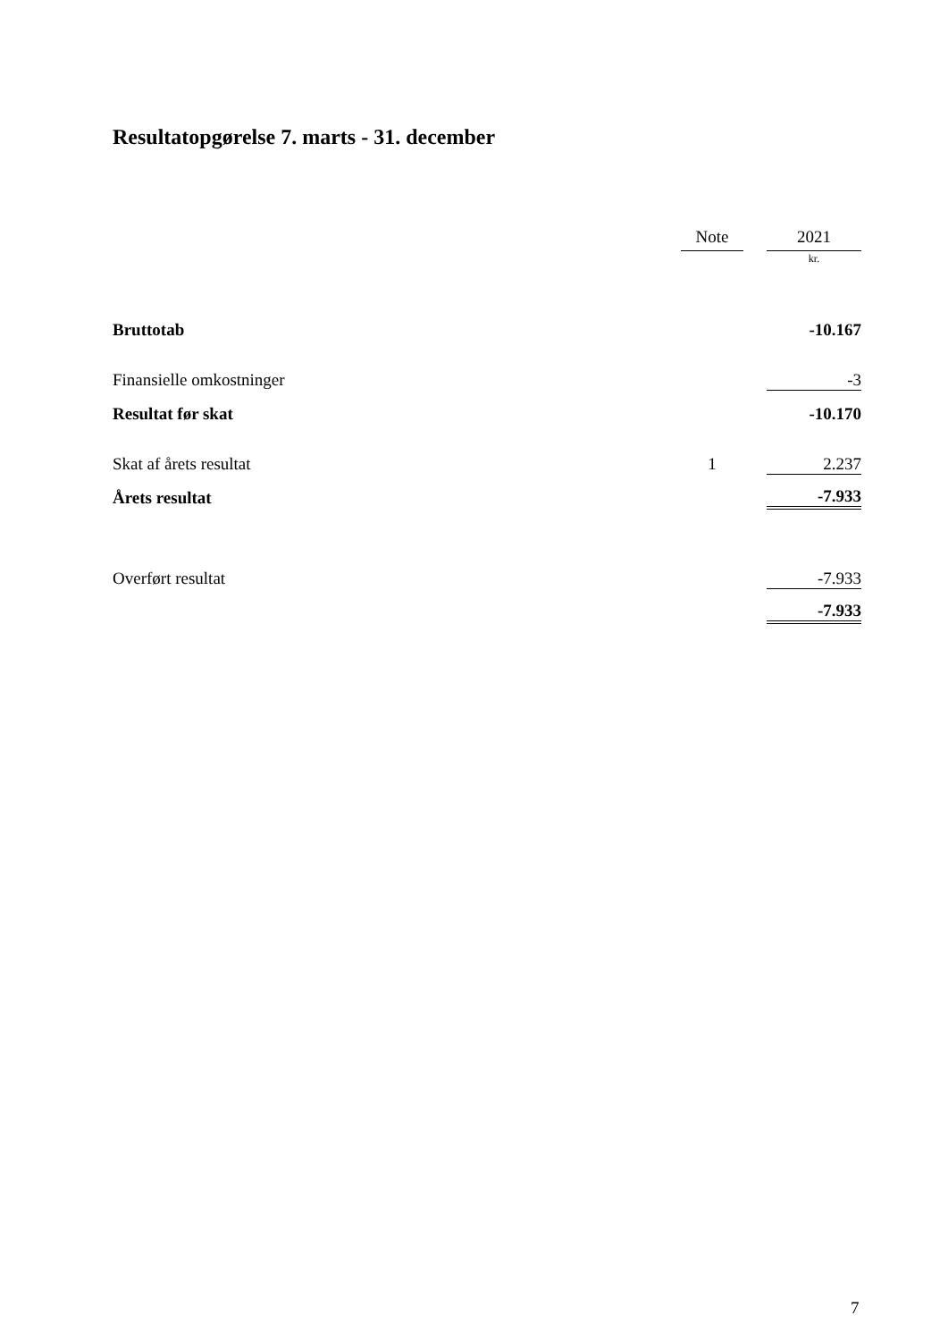Resultatopgørelse 7. marts - 31. december
| | Note | | 2021 |
| | | | kr. |
| Bruttotab | | | -10.167 |
| Finansielle omkostninger | | | -3 |
| Resultat før skat | | | -10.170 |
| Skat af årets resultat | 1 | | 2.237 |
| Årets resultat | | | -7.933 |
| Overført resultat | | | -7.933 |
| | | | -7.933 |
7